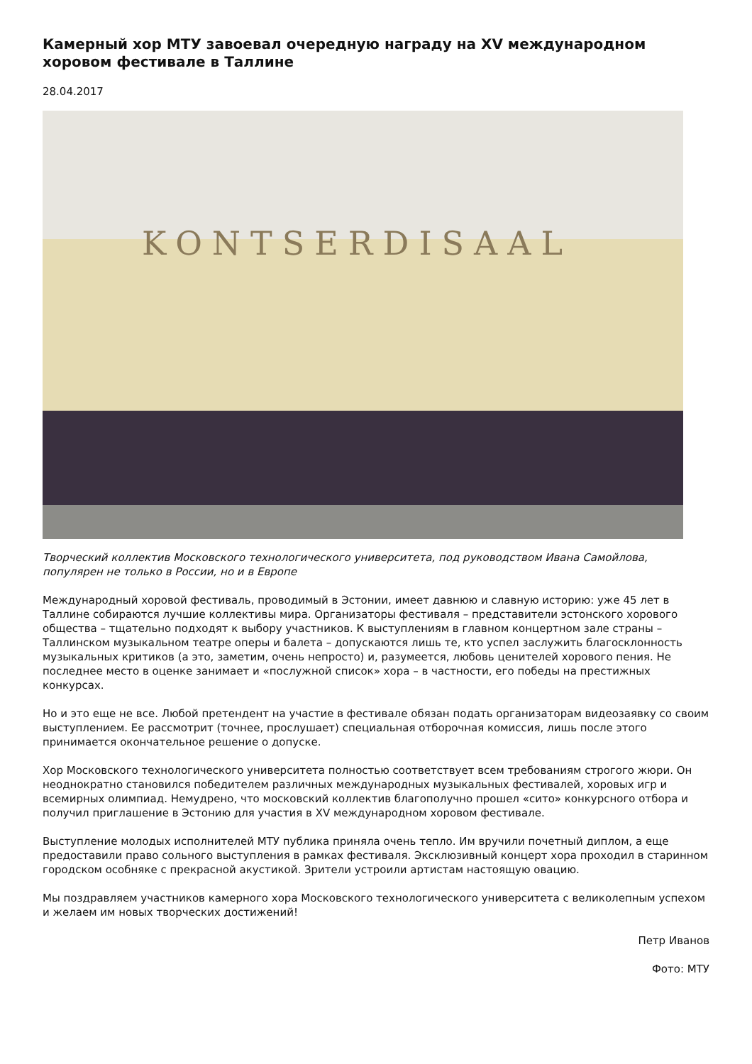Камерный хор МТУ завоевал очередную награду на XV международном хоровом фестивале в Таллине
28.04.2017
KONTSERDISAAL
Творческий коллектив Московского технологического университета, под руководством Ивана Самойлова, популярен не только в России, но и в Европе
Международный хоровой фестиваль, проводимый в Эстонии, имеет давнюю и славную историю: уже 45 лет в Таллине собираются лучшие коллективы мира. Организаторы фестиваля – представители эстонского хорового общества – тщательно подходят к выбору участников. К выступлениям в главном концертном зале страны – Таллинском музыкальном театре оперы и балета – допускаются лишь те, кто успел заслужить благосклонность музыкальных критиков (а это, заметим, очень непросто) и, разумеется, любовь ценителей хорового пения. Не последнее место в оценке занимает и «послужной список» хора – в частности, его победы на престижных конкурсах.
Но и это еще не все. Любой претендент на участие в фестивале обязан подать организаторам видеозаявку со своим выступлением. Ее рассмотрит (точнее, прослушает) специальная отборочная комиссия, лишь после этого принимается окончательное решение о допуске.
Хор Московского технологического университета полностью соответствует всем требованиям строгого жюри. Он неоднократно становился победителем различных международных музыкальных фестивалей, хоровых игр и всемирных олимпиад. Немудрено, что московский коллектив благополучно прошел «сито» конкурсного отбора и получил приглашение в Эстонию для участия в XV международном хоровом фестивале.
Выступление молодых исполнителей МТУ публика приняла очень тепло. Им вручили почетный диплом, а еще предоставили право сольного выступления в рамках фестиваля. Эксклюзивный концерт хора проходил в старинном городском особняке с прекрасной акустикой. Зрители устроили артистам настоящую овацию.
Мы поздравляем участников камерного хора Московского технологического университета с великолепным успехом и желаем им новых творческих достижений!
Петр Иванов
Фото: МТУ